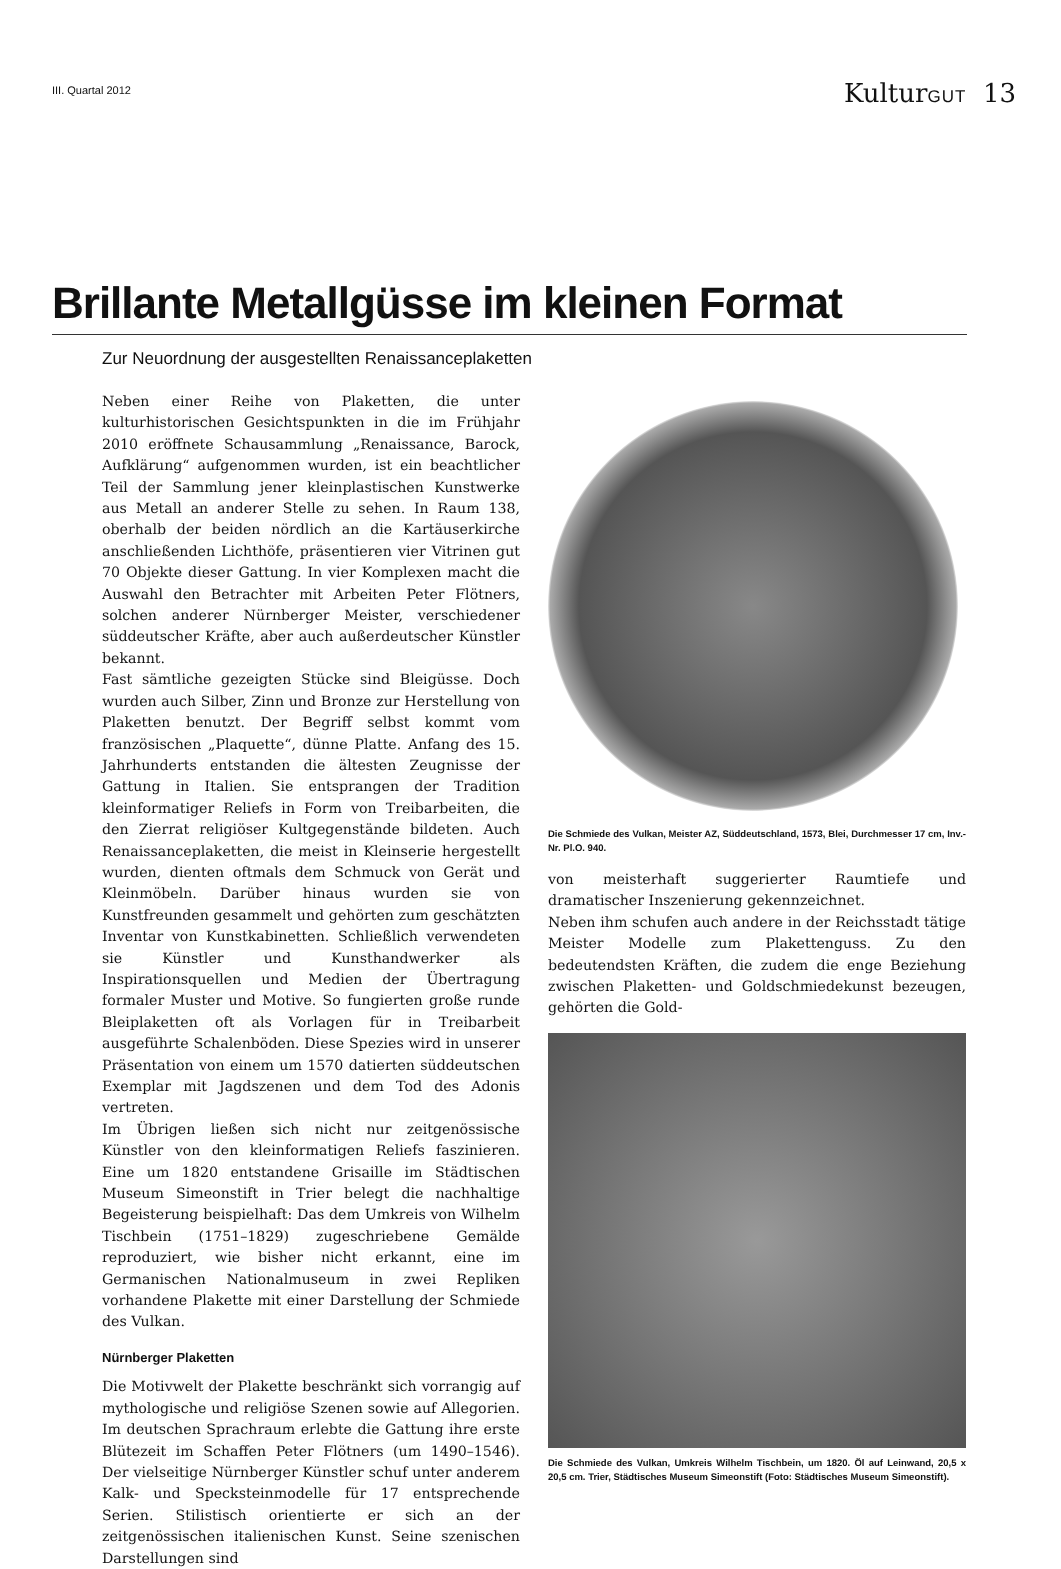III. Quartal 2012
KulturGUT 13
Brillante Metallgüsse im kleinen Format
Zur Neuordnung der ausgestellten Renaissanceplaketten
Neben einer Reihe von Plaketten, die unter kulturhistorischen Gesichtspunkten in die im Frühjahr 2010 eröffnete Schausammlung „Renaissance, Barock, Aufklärung“ aufgenommen wurden, ist ein beachtlicher Teil der Sammlung jener kleinplastischen Kunstwerke aus Metall an anderer Stelle zu sehen. In Raum 138, oberhalb der beiden nördlich an die Kartäuserkirche anschließenden Lichthöfe, präsentieren vier Vitrinen gut 70 Objekte dieser Gattung. In vier Komplexen macht die Auswahl den Betrachter mit Arbeiten Peter Flötners, solchen anderer Nürnberger Meister, verschiedener süddeutscher Kräfte, aber auch außerdeutscher Künstler bekannt.
Fast sämtliche gezeigten Stücke sind Bleigüsse. Doch wurden auch Silber, Zinn und Bronze zur Herstellung von Plaketten benutzt. Der Begriff selbst kommt vom französischen „Plaquette“, dünne Platte. Anfang des 15. Jahrhunderts entstanden die ältesten Zeugnisse der Gattung in Italien. Sie entsprangen der Tradition kleinformatiger Reliefs in Form von Treibarbeiten, die den Zierrat religiöser Kultgegenstände bildeten. Auch Renaissanceplaketten, die meist in Kleinserie hergestellt wurden, dienten oftmals dem Schmuck von Gerät und Kleinmöbeln. Darüber hinaus wurden sie von Kunstfreunden gesammelt und gehörten zum geschätzten Inventar von Kunstkabinetten. Schließlich verwendeten sie Künstler und Kunsthandwerker als Inspirationsquellen und Medien der Übertragung formaler Muster und Motive. So fungierten große runde Bleiplaketten oft als Vorlagen für in Treibarbeit ausgeführte Schalenböden. Diese Spezies wird in unserer Präsentation von einem um 1570 datierten süddeutschen Exemplar mit Jagdszenen und dem Tod des Adonis vertreten.
Im Übrigen ließen sich nicht nur zeitgenössische Künstler von den kleinformatigen Reliefs faszinieren. Eine um 1820 entstandene Grisaille im Städtischen Museum Simeonstift in Trier belegt die nachhaltige Begeisterung beispielhaft: Das dem Umkreis von Wilhelm Tischbein (1751–1829) zugeschriebene Gemälde reproduziert, wie bisher nicht erkannt, eine im Germanischen Nationalmuseum in zwei Repliken vorhandene Plakette mit einer Darstellung der Schmiede des Vulkan.
Nürnberger Plaketten
Die Motivwelt der Plakette beschränkt sich vorrangig auf mythologische und religiöse Szenen sowie auf Allegorien. Im deutschen Sprachraum erlebte die Gattung ihre erste Blütezeit im Schaffen Peter Flötners (um 1490–1546). Der vielseitige Nürnberger Künstler schuf unter anderem Kalk- und Specksteinmodelle für 17 entsprechende Serien. Stilistisch orientierte er sich an der zeitgenössischen italienischen Kunst. Seine szenischen Darstellungen sind
Die Schmiede des Vulkan, Meister AZ, Süddeutschland, 1573, Blei, Durchmesser 17 cm, Inv.-Nr. Pl.O. 940.
von meisterhaft suggerierter Raumtiefe und dramatischer Inszenierung gekennzeichnet.
Neben ihm schufen auch andere in der Reichsstadt tätige Meister Modelle zum Plakettenguss. Zu den bedeutendsten Kräften, die zudem die enge Beziehung zwischen Plaketten- und Goldschmiedekunst bezeugen, gehörten die Gold-
Die Schmiede des Vulkan, Umkreis Wilhelm Tischbein, um 1820. Öl auf Leinwand, 20,5 x 20,5 cm. Trier, Städtisches Museum Simeonstift (Foto: Städtisches Museum Simeonstift).